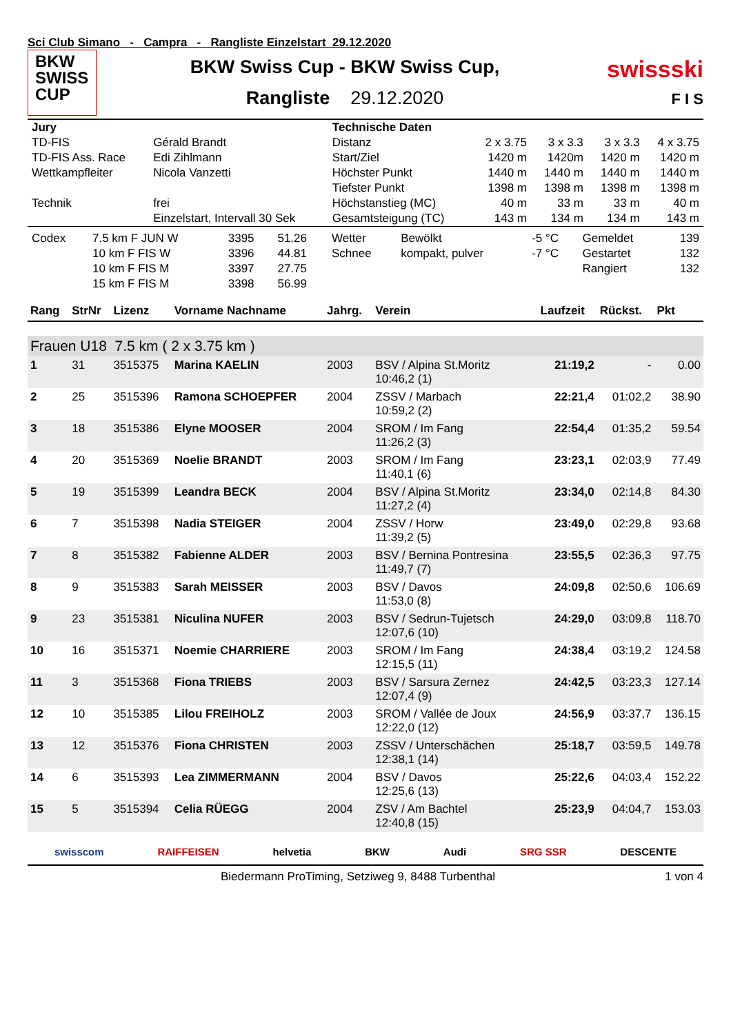Sci Club Simano - Campra - Rangliste Einzelstart 29.12.2020
BKW
SWISS
CUP
BKW Swiss Cup - BKW Swiss Cup,
Rangliste 29.12.2020
swissski
F I S
| Jury | | Technische Daten | | | | |
| TD-FIS | Gérald Brandt | Distanz | 2 x 3.75 | 3 x 3.3 | 3 x 3.3 | 4 x 3.75 |
| TD-FIS Ass. Race | Edi Zihlmann | Start/Ziel | 1420 m | 1420m | 1420 m | 1420 m |
| Wettkampfleiter | Nicola Vanzetti | Höchster Punkt | 1440 m | 1440 m | 1440 m | 1440 m |
| | | Tiefster Punkt | 1398 m | 1398 m | 1398 m | 1398 m |
| Technik | frei | Höchstanstieg (MC) | 40 m | 33 m | 33 m | 40 m |
| | Einzelstart, Intervall 30 Sek | Gesamtsteigung (TC) | 143 m | 134 m | 134 m | 143 m |
| Codex | 7.5 km F JUN W | 3395 | 51.26 | Wetter | Bewölkt | -5 °C | Gemeldet | 139 |
| | 10 km F FIS W | 3396 | 44.81 | Schnee | kompakt, pulver | -7 °C | Gestartet | 132 |
| | 10 km F FIS M | 3397 | 27.75 | | | | Rangiert | 132 |
| | 15 km F FIS M | 3398 | 56.99 | | | | | |
| Rang | StrNr | Lizenz | Vorname Nachname | Jahrg. | Verein | Laufzeit | Rückst. | Pkt |
| --- | --- | --- | --- | --- | --- | --- | --- | --- |
| Frauen U18 7.5 km ( 2 x 3.75 km ) | | | | | | | | |
| 1 | 31 | 3515375 | Marina KAELIN | 2003 | BSV / Alpina St.Moritz 10:46,2 (1) | 21:19,2 | - | 0.00 |
| 2 | 25 | 3515396 | Ramona SCHOEPFER | 2004 | ZSSV / Marbach 10:59,2 (2) | 22:21,4 | 01:02,2 | 38.90 |
| 3 | 18 | 3515386 | Elyne MOOSER | 2004 | SROM / Im Fang 11:26,2 (3) | 22:54,4 | 01:35,2 | 59.54 |
| 4 | 20 | 3515369 | Noelie BRANDT | 2003 | SROM / Im Fang 11:40,1 (6) | 23:23,1 | 02:03,9 | 77.49 |
| 5 | 19 | 3515399 | Leandra BECK | 2004 | BSV / Alpina St.Moritz 11:27,2 (4) | 23:34,0 | 02:14,8 | 84.30 |
| 6 | 7 | 3515398 | Nadia STEIGER | 2004 | ZSSV / Horw 11:39,2 (5) | 23:49,0 | 02:29,8 | 93.68 |
| 7 | 8 | 3515382 | Fabienne ALDER | 2003 | BSV / Bernina Pontresina 11:49,7 (7) | 23:55,5 | 02:36,3 | 97.75 |
| 8 | 9 | 3515383 | Sarah MEISSER | 2003 | BSV / Davos 11:53,0 (8) | 24:09,8 | 02:50,6 | 106.69 |
| 9 | 23 | 3515381 | Niculina NUFER | 2003 | BSV / Sedrun-Tujetsch 12:07,6 (10) | 24:29,0 | 03:09,8 | 118.70 |
| 10 | 16 | 3515371 | Noemie CHARRIERE | 2003 | SROM / Im Fang 12:15,5 (11) | 24:38,4 | 03:19,2 | 124.58 |
| 11 | 3 | 3515368 | Fiona TRIEBS | 2003 | BSV / Sarsura Zernez 12:07,4 (9) | 24:42,5 | 03:23,3 | 127.14 |
| 12 | 10 | 3515385 | Lilou FREIHOLZ | 2003 | SROM / Vallée de Joux 12:22,0 (12) | 24:56,9 | 03:37,7 | 136.15 |
| 13 | 12 | 3515376 | Fiona CHRISTEN | 2003 | ZSSV / Unterschächen 12:38,1 (14) | 25:18,7 | 03:59,5 | 149.78 |
| 14 | 6 | 3515393 | Lea ZIMMERMANN | 2004 | BSV / Davos 12:25,6 (13) | 25:22,6 | 04:03,4 | 152.22 |
| 15 | 5 | 3515394 | Celia RÜEGG | 2004 | ZSV / Am Bachtel 12:40,8 (15) | 25:23,9 | 04:04,7 | 153.03 |
swisscom RAIFFEISEN helvetia BKW Audi SRG SSR DESCENTE
Biedermann ProTiming, Setziweg 9, 8488 Turbenthal 1 von 4